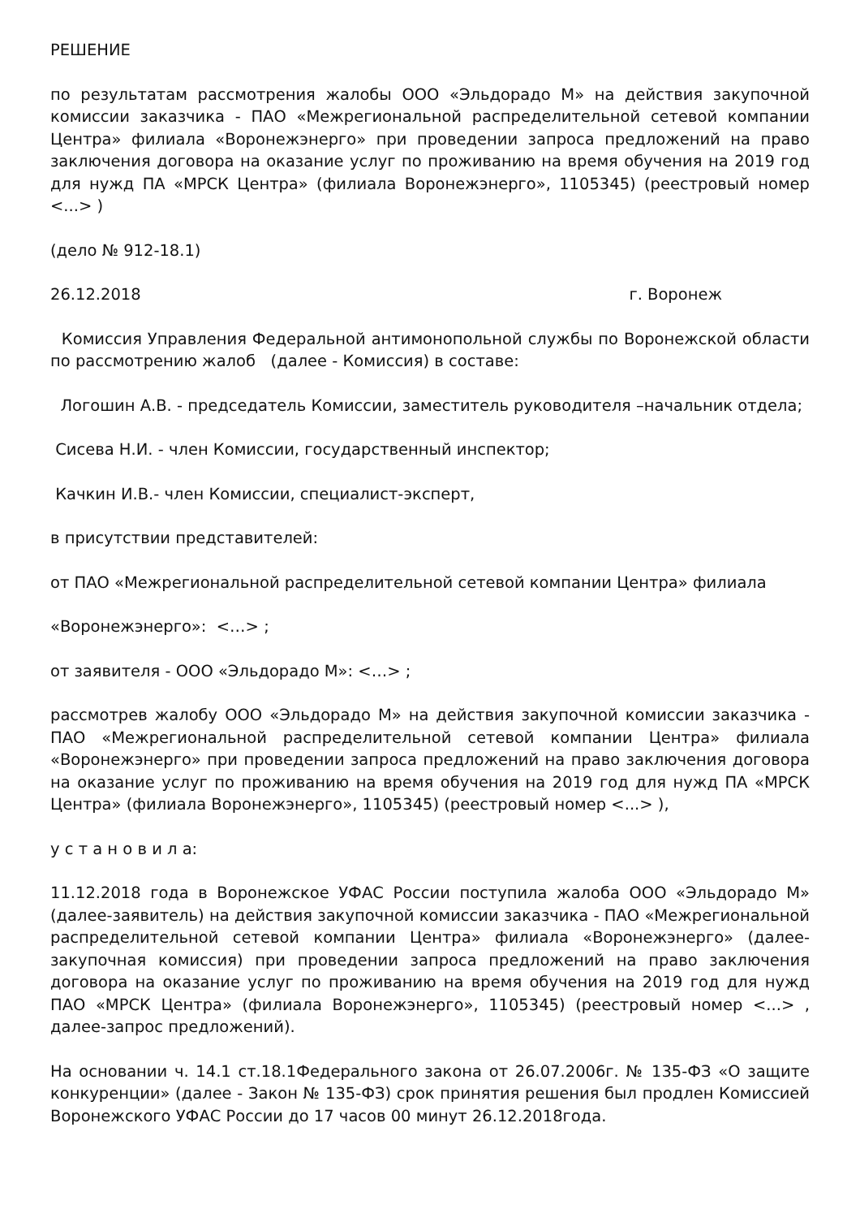РЕШЕНИЕ
по результатам рассмотрения жалобы ООО «Эльдорадо М» на действия закупочной комиссии заказчика - ПАО «Межрегиональной распределительной сетевой компании Центра» филиала «Воронежэнерго» при проведении запроса предложений на право заключения договора на оказание услуг по проживанию на время обучения на 2019 год для нужд ПА «МРСК Центра» (филиала Воронежэнерго», 1105345) (реестровый номер <...> )
(дело № 912-18.1)
26.12.2018 г. Воронеж
Комиссия Управления Федеральной антимонопольной службы по Воронежской области по рассмотрению жалоб (далее - Комиссия) в составе:
Логошин А.В. - председатель Комиссии, заместитель руководителя –начальник отдела;
Сисева Н.И. - член Комиссии, государственный инспектор;
Качкин И.В.- член Комиссии, специалист-эксперт,
в присутствии представителей:
от ПАО «Межрегиональной распределительной сетевой компании Центра» филиала
«Воронежэнерго»: <…> ;
от заявителя - ООО «Эльдорадо М»: <…> ;
рассмотрев жалобу ООО «Эльдорадо М» на действия закупочной комиссии заказчика - ПАО «Межрегиональной распределительной сетевой компании Центра» филиала «Воронежэнерго» при проведении запроса предложений на право заключения договора на оказание услуг по проживанию на время обучения на 2019 год для нужд ПА «МРСК Центра» (филиала Воронежэнерго», 1105345) (реестровый номер <...> ),
у с т а н о в и л а:
11.12.2018 года в Воронежское УФАС России поступила жалоба ООО «Эльдорадо М» (далее-заявитель) на действия закупочной комиссии заказчика - ПАО «Межрегиональной распределительной сетевой компании Центра» филиала «Воронежэнерго» (далее-закупочная комиссия) при проведении запроса предложений на право заключения договора на оказание услуг по проживанию на время обучения на 2019 год для нужд ПАО «МРСК Центра» (филиала Воронежэнерго», 1105345) (реестровый номер <...> , далее-запрос предложений).
На основании ч. 14.1 ст.18.1Федерального закона от 26.07.2006г. № 135-ФЗ «О защите конкуренции» (далее - Закон № 135-ФЗ) срок принятия решения был продлен Комиссией Воронежского УФАС России до 17 часов 00 минут 26.12.2018года.